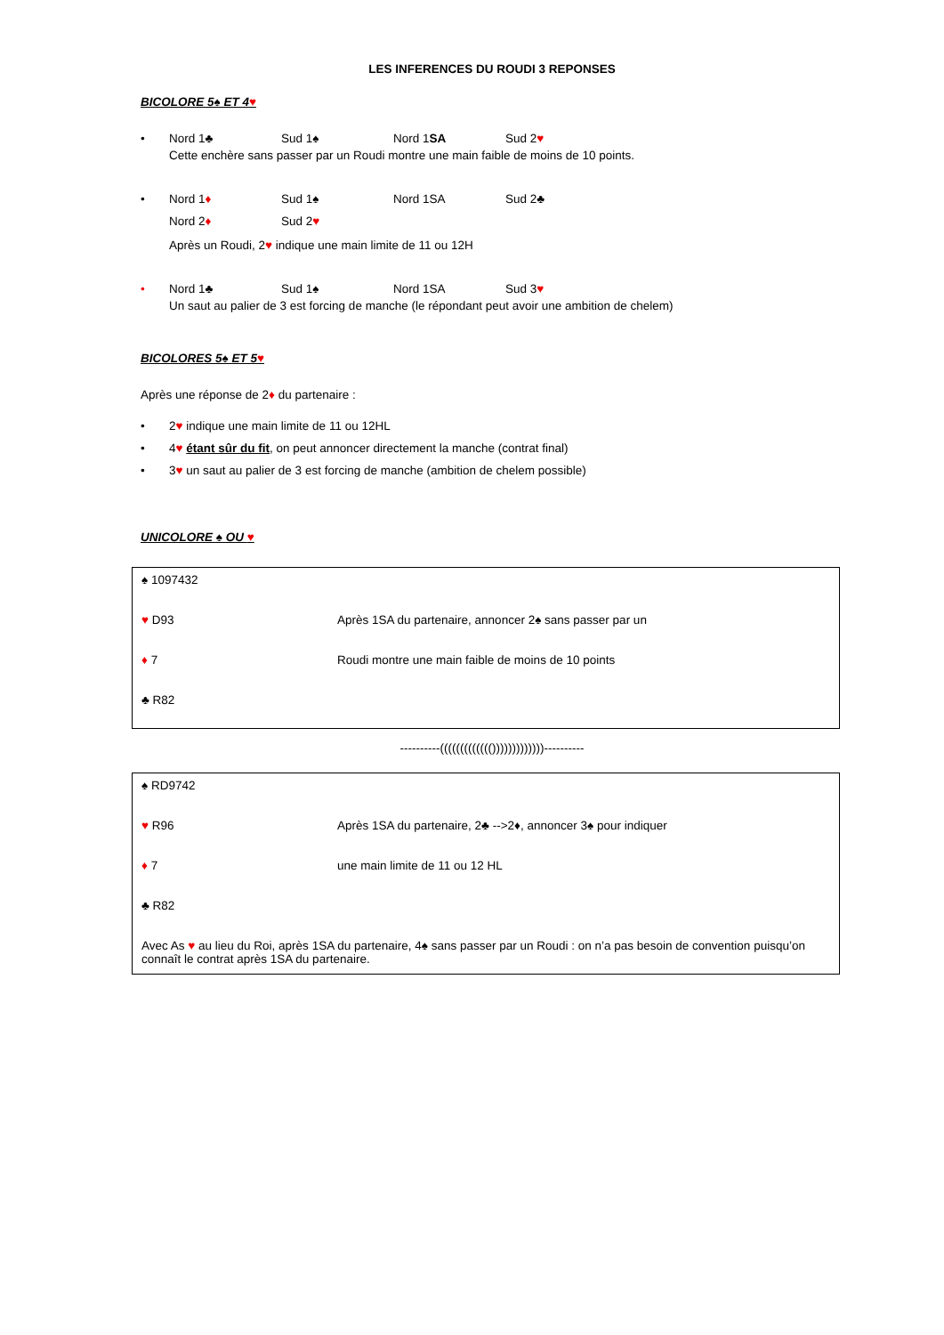LES INFERENCES DU ROUDI 3 REPONSES
BICOLORE 5♠ ET 4♥
• Nord 1♣ Sud 1♠ Nord 1SA Sud 2♥
Cette enchère sans passer par un Roudi montre une main faible de moins de 10 points.
• Nord 1♦ Sud 1♠ Nord 1SA Sud 2♣
Nord 2♦ Sud 2♥
Après un Roudi, 2♥ indique une main limite de 11 ou 12H
• Nord 1♣ Sud 1♠ Nord 1SA Sud 3♥
Un saut au palier de 3 est forcing de manche (le répondant peut avoir une ambition de chelem)
BICOLORES 5♠ ET 5♥
Après une réponse de 2♦ du partenaire :
• 2♥ indique une main limite de 11 ou 12HL
• 4♥ étant sûr du fit, on peut annoncer directement la manche (contrat final)
• 3♥ un saut au palier de 3 est forcing de manche (ambition de chelem possible)
UNICOLORE ♠ OU ♥
| ♠ 1097432 | |
| ♥ D93 | Après 1SA du partenaire, annoncer 2♠ sans passer par un |
| ♦ 7 | Roudi montre une main faible de moins de 10 points |
| ♣ R82 | |
----------((((((((((((()))))))))))))----------
| ♠ RD9742 | |
| ♥ R96 | Après 1SA du partenaire, 2♣ -->2♦, annoncer 3♠ pour indiquer |
| ♦ 7 | une main limite de 11 ou 12 HL |
| ♣ R82 | |
| Avec As ♥ au lieu du Roi, après 1SA du partenaire, 4♠ sans passer par un Roudi : on n’a pas besoin de convention puisqu’on connaît le contrat après 1SA du partenaire. | |